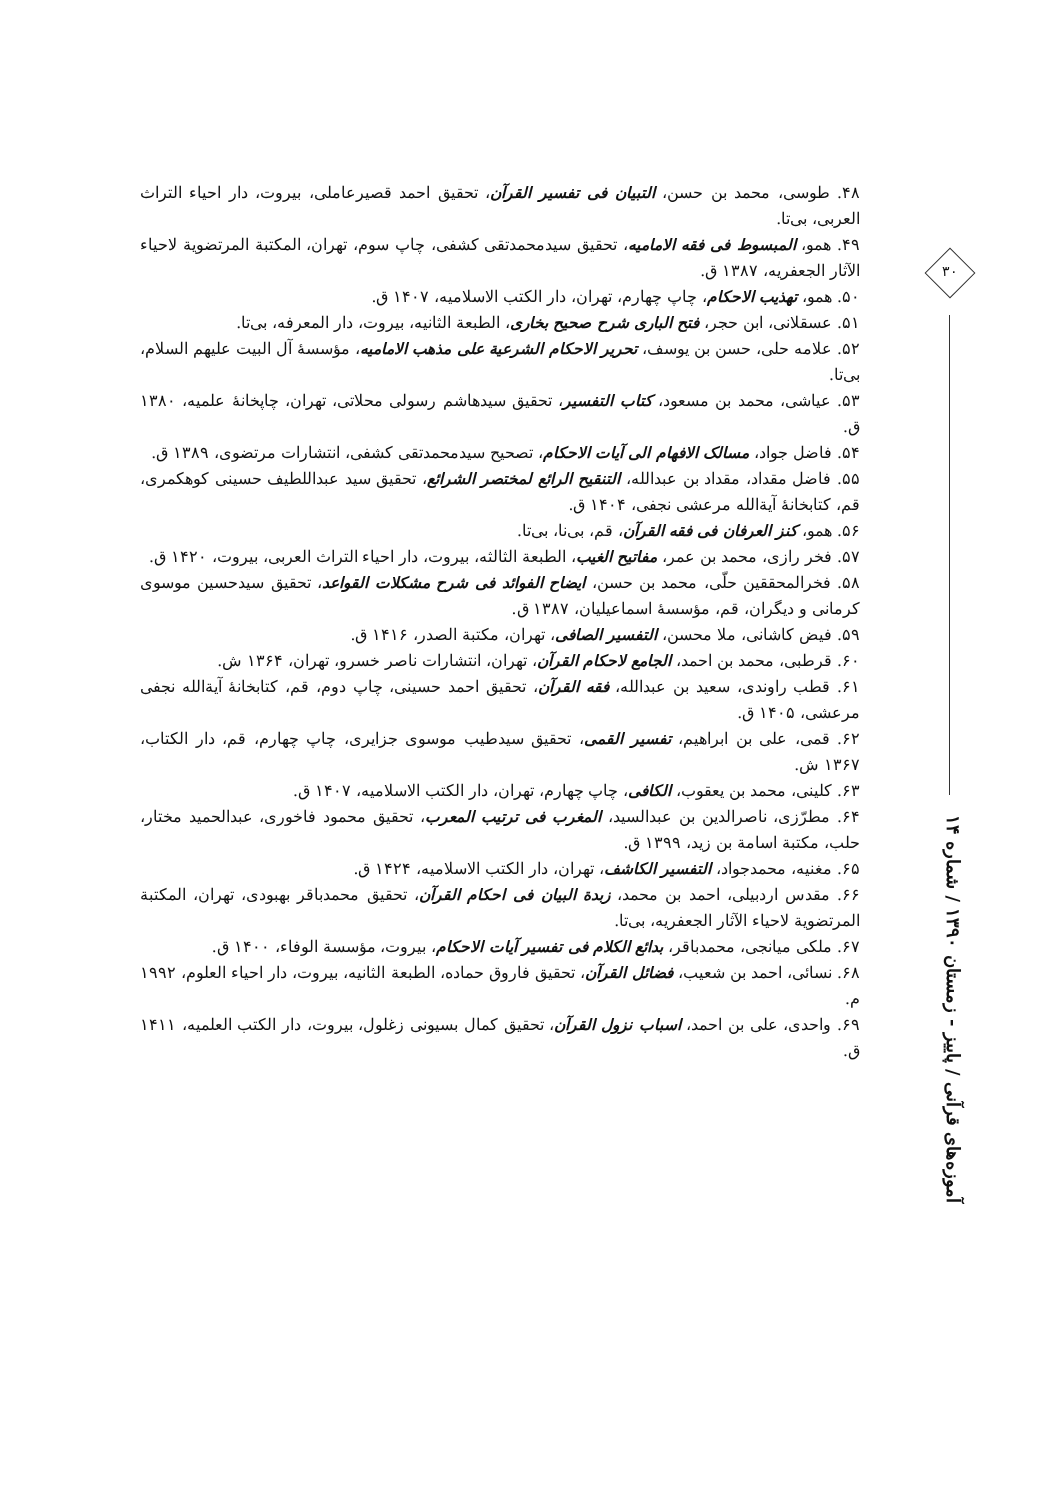۳۰
آموزه‌های قرآنی / پاییز - زمستان ۱۳۹۰ / شماره ۱۴
۴۸. طوسی، محمد بن حسن، التبیان فی تفسیر القرآن، تحقیق احمد قصیرعاملی، بیروت، دار احیاء التراث العربی، بی‌تا.
۴۹. همو، المبسوط فی فقه الامامیه، تحقیق سیدمحمدتقی کشفی، چاپ سوم، تهران، المکتبة المرتضویة لاحیاء الآثار الجعفریه، ۱۳۸۷ ق.
۵۰. همو، تهذیب الاحکام، چاپ چهارم، تهران، دار الکتب الاسلامیه، ۱۴۰۷ ق.
۵۱. عسقلانی، ابن حجر، فتح الباری شرح صحیح بخاری، الطبعة الثانیه، بیروت، دار المعرفه، بی‌تا.
۵۲. علامه حلی، حسن بن یوسف، تحریر الاحکام الشرعیة علی مذهب الامامیه، مؤسسهٔ آل البیت علیهم السلام، بی‌تا.
۵۳. عیاشی، محمد بن مسعود، کتاب التفسیر، تحقیق سیدهاشم رسولی محلاتی، تهران، چاپخانهٔ علمیه، ۱۳۸۰ ق.
۵۴. فاضل جواد، مسالک الافهام الی آیات الاحکام، تصحیح سیدمحمدتقی کشفی، انتشارات مرتضوی، ۱۳۸۹ ق.
۵۵. فاضل مقداد، مقداد بن عبدالله، التنقیح الرائع لمختصر الشرائع، تحقیق سید عبداللطیف حسینی کوهکمری، قم، کتابخانهٔ آیةالله مرعشی نجفی، ۱۴۰۴ ق.
۵۶. همو، کنز العرفان فی فقه القرآن، قم، بی‌نا، بی‌تا.
۵۷. فخر رازی، محمد بن عمر، مفاتیح الغیب، الطبعة الثالثه، بیروت، دار احیاء التراث العربی، بیروت، ۱۴۲۰ ق.
۵۸. فخرالمحققین حلّی، محمد بن حسن، ایضاح الفوائد فی شرح مشکلات القواعد، تحقیق سیدحسین موسوی کرمانی و دیگران، قم، مؤسسهٔ اسماعیلیان، ۱۳۸۷ ق.
۵۹. فیض کاشانی، ملا محسن، التفسیر الصافی، تهران، مکتبة الصدر، ۱۴۱۶ ق.
۶۰. قرطبی، محمد بن احمد، الجامع لاحکام القرآن، تهران، انتشارات ناصر خسرو، تهران، ۱۳۶۴ ش.
۶۱. قطب راوندی، سعید بن عبدالله، فقه القرآن، تحقیق احمد حسینی، چاپ دوم، قم، کتابخانهٔ آیةالله نجفی مرعشی، ۱۴۰۵ ق.
۶۲. قمی، علی بن ابراهیم، تفسیر القمی، تحقیق سیدطیب موسوی جزایری، چاپ چهارم، قم، دار الکتاب، ۱۳۶۷ ش.
۶۳. کلینی، محمد بن یعقوب، الکافی، چاپ چهارم، تهران، دار الکتب الاسلامیه، ۱۴۰۷ ق.
۶۴. مطرّزی، ناصرالدین بن عبدالسید، المغرب فی ترتیب المعرب، تحقیق محمود فاخوری، عبدالحمید مختار، حلب، مکتبة اسامة بن زید، ۱۳۹۹ ق.
۶۵. مغنیه، محمدجواد، التفسیر الکاشف، تهران، دار الکتب الاسلامیه، ۱۴۲۴ ق.
۶۶. مقدس اردبیلی، احمد بن محمد، زبدة البیان فی احکام القرآن، تحقیق محمدباقر بهبودی، تهران، المکتبة المرتضویة لاحیاء الآثار الجعفریه، بی‌تا.
۶۷. ملکی میانجی، محمدباقر، بدائع الکلام فی تفسیر آیات الاحکام، بیروت، مؤسسة الوفاء، ۱۴۰۰ ق.
۶۸. نسائی، احمد بن شعیب، فضائل القرآن، تحقیق فاروق حماده، الطبعة الثانیه، بیروت، دار احیاء العلوم، ۱۹۹۲ م.
۶۹. واحدی، علی بن احمد، اسباب نزول القرآن، تحقیق کمال بسیونی زغلول، بیروت، دار الکتب العلمیه، ۱۴۱۱ ق.